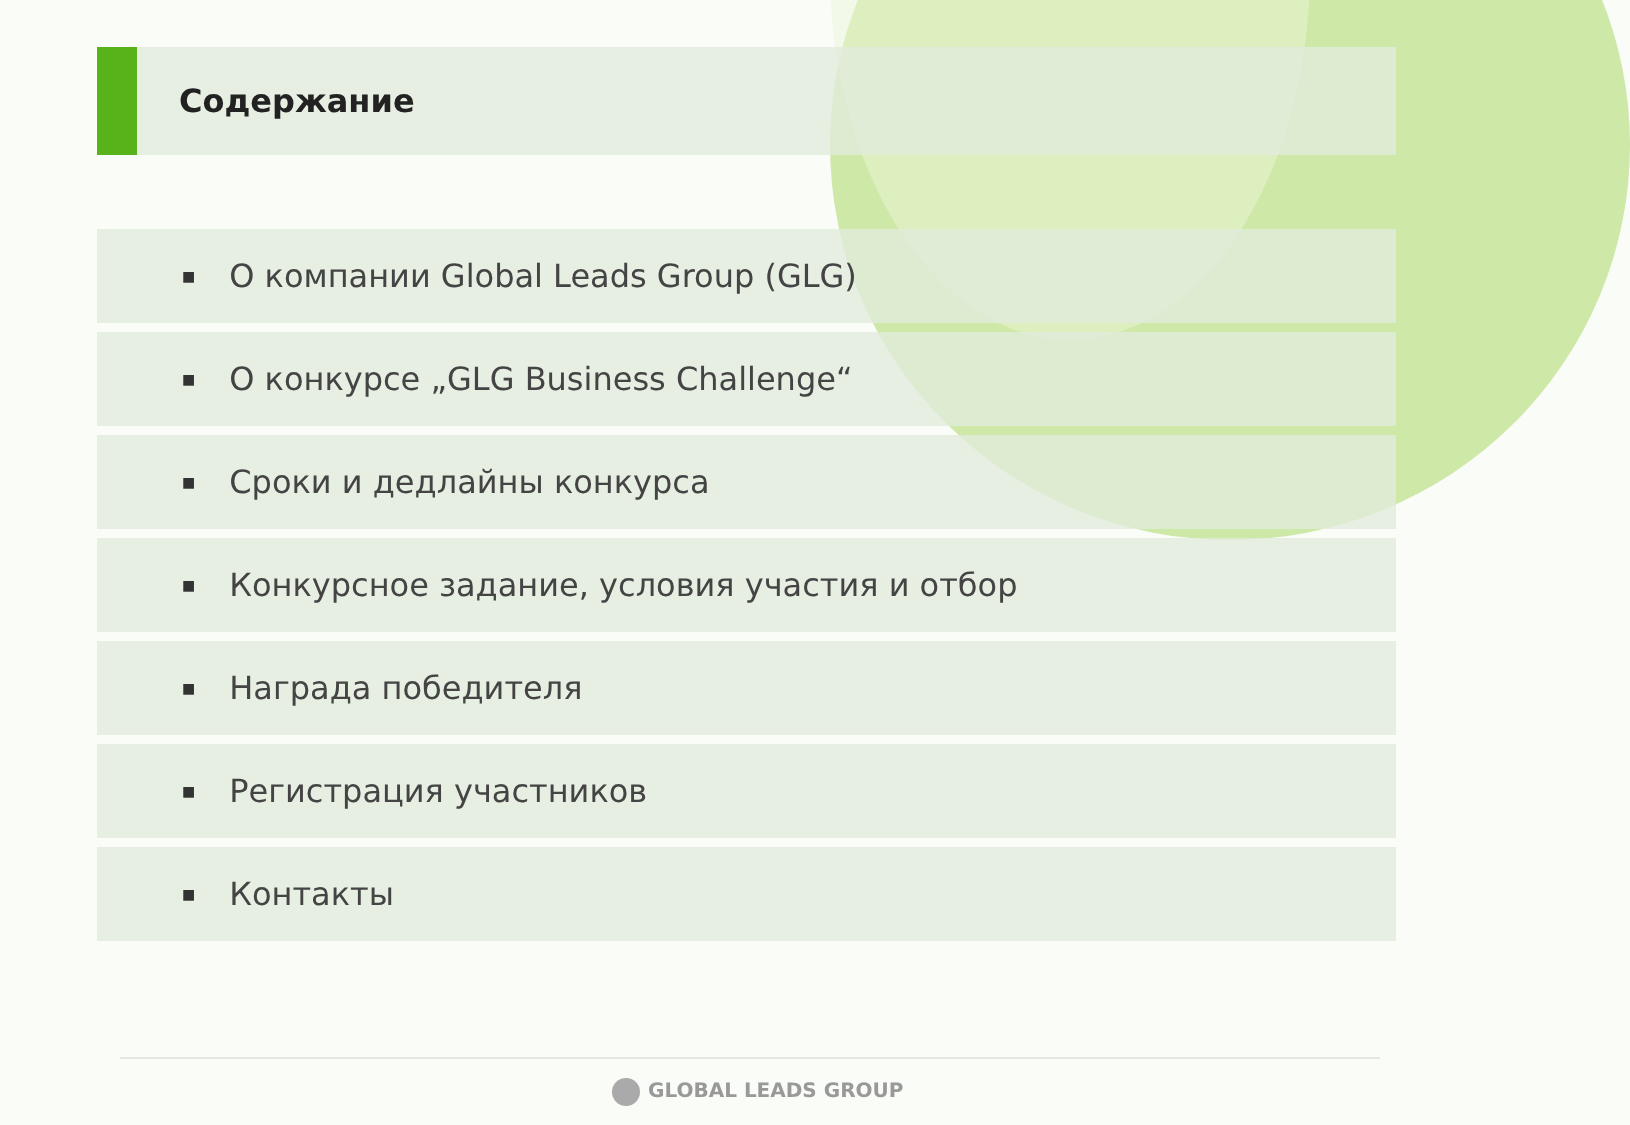Содержание
■ О компании Global Leads Group (GLG)
■ О конкурсе „GLG Business Challenge“
■ Сроки и дедлайны конкурса
■ Конкурсное задание, условия участия и отбор
■ Награда победителя
■ Регистрация участников
■ Контакты
GLOBAL LEADS GROUP